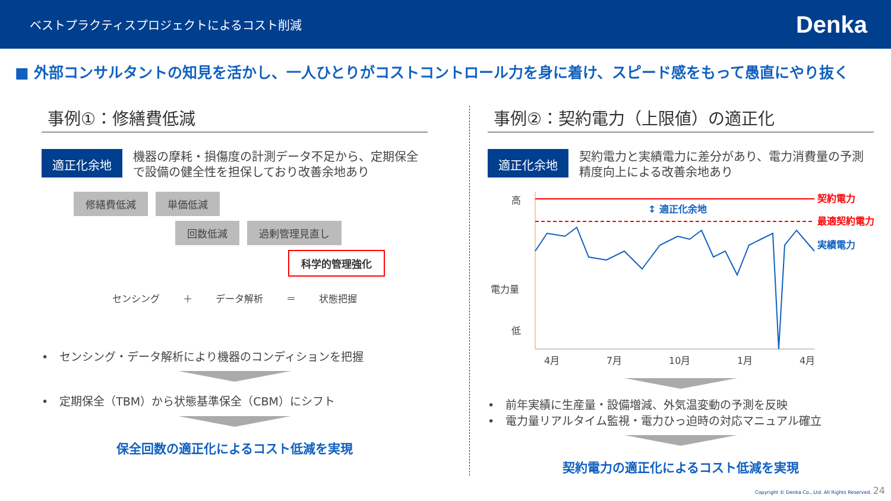ベストプラクティスプロジェクトによるコスト削減
Denka
■ 外部コンサルタントの知見を活かし、一人ひとりがコストコントロール力を身に着け、スピード感をもって愚直にやり抜く
事例①：修繕費低減
適正化余地
機器の摩耗・損傷度の計測データ不足から、定期保全で設備の健全性を担保しており改善余地あり
修繕費低減 単価低減
回数低減 過剰管理見直し
科学的管理強化
センシング ＋ データ解析 ＝ 状態把握
•　センシング・データ解析により機器のコンディションを把握
•　定期保全（TBM）から状態基準保全（CBM）にシフト
保全回数の適正化によるコスト低減を実現
事例②：契約電力（上限値）の適正化
適正化余地
契約電力と実績電力に差分があり、電力消費量の予測精度向上による改善余地あり
高
電力量
低
↕ 適正化余地
契約電力
最適契約電力
実績電力
4月
7月
10月
1月
4月
•　前年実績に生産量・設備増減、外気温変動の予測を反映
•　電力量リアルタイム監視・電力ひっ迫時の対応マニュアル確立
契約電力の適正化によるコスト低減を実現
Copyright © Denka Co., Ltd. All Rights Reserved. 24